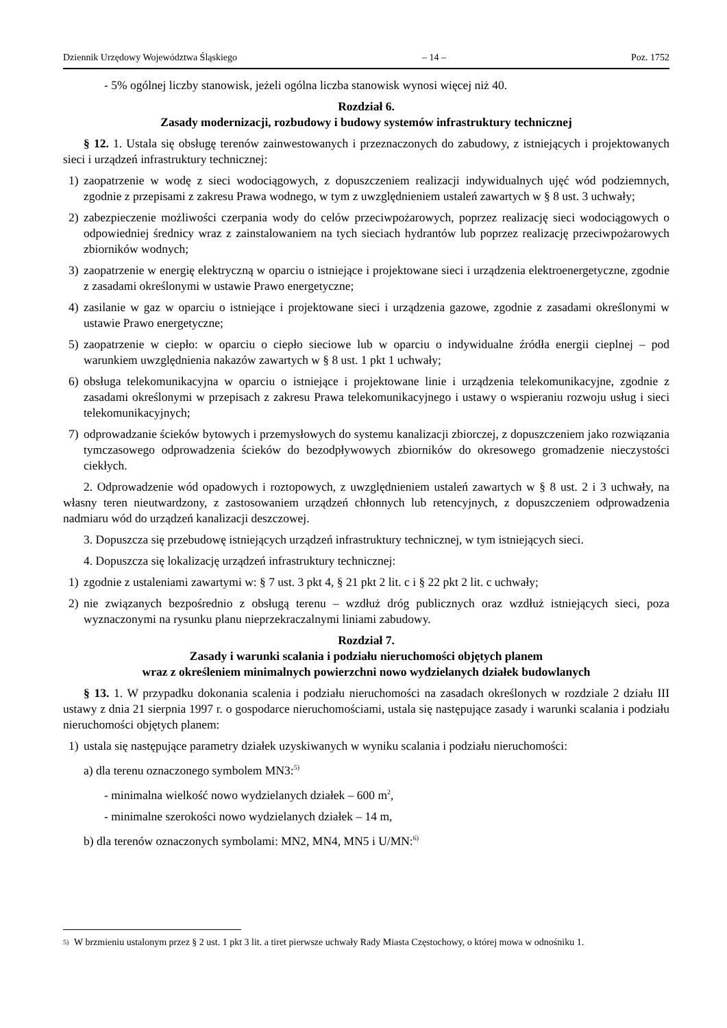Dziennik Urzędowy Województwa Śląskiego – 14 – Poz. 1752
- 5% ogólnej liczby stanowisk, jeżeli ogólna liczba stanowisk wynosi więcej niż 40.
Rozdział 6.
Zasady modernizacji, rozbudowy i budowy systemów infrastruktury technicznej
§ 12. 1. Ustala się obsługę terenów zainwestowanych i przeznaczonych do zabudowy, z istniejących i projektowanych sieci i urządzeń infrastruktury technicznej:
1) zaopatrzenie w wodę z sieci wodociągowych, z dopuszczeniem realizacji indywidualnych ujęć wód podziemnych, zgodnie z przepisami z zakresu Prawa wodnego, w tym z uwzględnieniem ustaleń zawartych w § 8 ust. 3 uchwały;
2) zabezpieczenie możliwości czerpania wody do celów przeciwpożarowych, poprzez realizację sieci wodociągowych o odpowiedniej średnicy wraz z zainstalowaniem na tych sieciach hydrantów lub poprzez realizację przeciwpożarowych zbiorników wodnych;
3) zaopatrzenie w energię elektryczną w oparciu o istniejące i projektowane sieci i urządzenia elektroenergetyczne, zgodnie z zasadami określonymi w ustawie Prawo energetyczne;
4) zasilanie w gaz w oparciu o istniejące i projektowane sieci i urządzenia gazowe, zgodnie z zasadami określonymi w ustawie Prawo energetyczne;
5) zaopatrzenie w ciepło: w oparciu o ciepło sieciowe lub w oparciu o indywidualne źródła energii cieplnej – pod warunkiem uwzględnienia nakazów zawartych w § 8 ust. 1 pkt 1 uchwały;
6) obsługa telekomunikacyjna w oparciu o istniejące i projektowane linie i urządzenia telekomunikacyjne, zgodnie z zasadami określonymi w przepisach z zakresu Prawa telekomunikacyjnego i ustawy o wspieraniu rozwoju usług i sieci telekomunikacyjnych;
7) odprowadzanie ścieków bytowych i przemysłowych do systemu kanalizacji zbiorczej, z dopuszczeniem jako rozwiązania tymczasowego odprowadzenia ścieków do bezodpływowych zbiorników do okresowego gromadzenie nieczystości ciekłych.
2. Odprowadzenie wód opadowych i roztopowych, z uwzględnieniem ustaleń zawartych w § 8 ust. 2 i 3 uchwały, na własny teren nieutwardzony, z zastosowaniem urządzeń chłonnych lub retencyjnych, z dopuszczeniem odprowadzenia nadmiaru wód do urządzeń kanalizacji deszczowej.
3. Dopuszcza się przebudowę istniejących urządzeń infrastruktury technicznej, w tym istniejących sieci.
4. Dopuszcza się lokalizację urządzeń infrastruktury technicznej:
1) zgodnie z ustaleniami zawartymi w: § 7 ust. 3 pkt 4, § 21 pkt 2 lit. c i § 22 pkt 2 lit. c uchwały;
2) nie związanych bezpośrednio z obsługą terenu – wzdłuż dróg publicznych oraz wzdłuż istniejących sieci, poza wyznaczonymi na rysunku planu nieprzekraczalnymi liniami zabudowy.
Rozdział 7.
Zasady i warunki scalania i podziału nieruchomości objętych planem
wraz z określeniem minimalnych powierzchni nowo wydzielanych działek budowlanych
§ 13. 1. W przypadku dokonania scalenia i podziału nieruchomości na zasadach określonych w rozdziale 2 działu III ustawy z dnia 21 sierpnia 1997 r. o gospodarce nieruchomościami, ustala się następujące zasady i warunki scalania i podziału nieruchomości objętych planem:
1) ustala się następujące parametry działek uzyskiwanych w wyniku scalania i podziału nieruchomości:
a) dla terenu oznaczonego symbolem MN3:<sup>5)</sup>
- minimalna wielkość nowo wydzielanych działek – 600 m<sup>2</sup>,
- minimalne szerokości nowo wydzielanych działek – 14 m,
b) dla terenów oznaczonych symbolami: MN2, MN4, MN5 i U/MN:<sup>6)</sup>
<sup>5)</sup>
W brzmieniu ustalonym przez § 2 ust. 1 pkt 3 lit. a tiret pierwsze uchwały Rady Miasta Częstochowy, o której mowa w odnośniku 1.